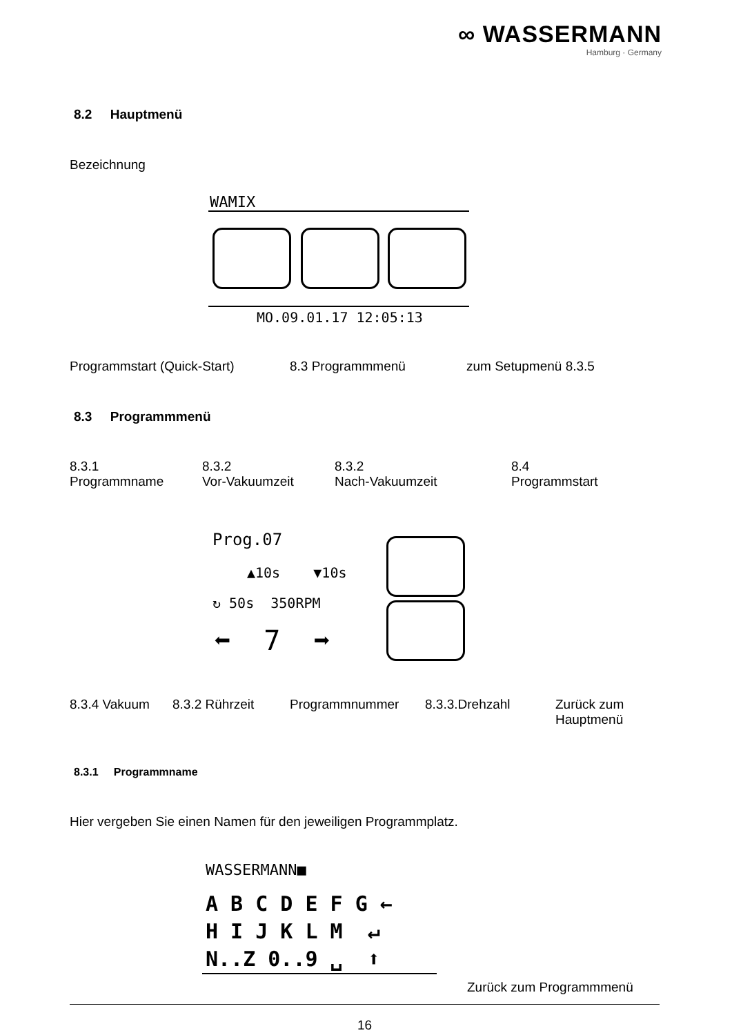∞ WASSERMANN
Hamburg · Germany
8.2 Hauptmenü
Bezeichnung
WAMIX
MO.09.01.17 12:05:13
Programmstart (Quick-Start) 8.3 Programmmenü zum Setupmenü 8.3.5
8.3 Programmmenü
8.3.1
Programmname
8.3.2
Vor-Vakuumzeit
8.3.2
Nach-Vakuumzeit
8.4
Programmstart
Prog.07
▲10s ▼10s
↻ 50s 350RPM
⬅ 7 ➡
8.3.4 Vakuum 8.3.2 Rührzeit Programmnummer 8.3.3.Drehzahl
Zurück zum
Hauptmenü
8.3.1 Programmname
Hier vergeben Sie einen Namen für den jeweiligen Programmplatz.
WASSERMANN■
A B C D E F G ←
H I J K L M ↵
N..Z 0..9 ␣ ⬆
Zurück zum Programmmenü
16